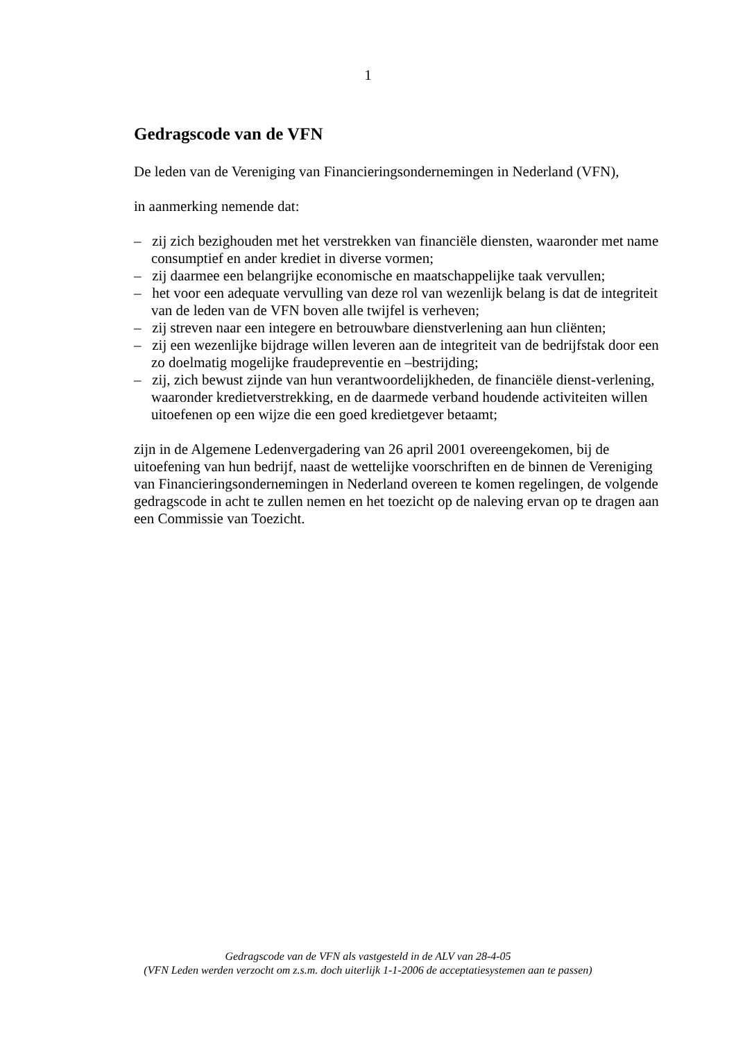1
Gedragscode van de VFN
De leden van de Vereniging van Financieringsondernemingen in Nederland (VFN),
in aanmerking nemende dat:
– zij zich bezighouden met het verstrekken van financiële diensten, waaronder met name consumptief en ander krediet in diverse vormen;
– zij daarmee een belangrijke economische en maatschappelijke taak vervullen;
– het voor een adequate vervulling van deze rol van wezenlijk belang is dat de integriteit van de leden van de VFN boven alle twijfel is verheven;
– zij streven naar een integere en betrouwbare dienstverlening aan hun cliënten;
– zij een wezenlijke bijdrage willen leveren aan de integriteit van de bedrijfstak door een zo doelmatig mogelijke fraudepreventie en –bestrijding;
– zij, zich bewust zijnde van hun verantwoordelijkheden, de financiële dienst-verlening, waaronder kredietverstrekking, en de daarmede verband houdende activiteiten willen uitoefenen op een wijze die een goed kredietgever betaamt;
zijn in de Algemene Ledenvergadering van 26 april 2001 overeengekomen, bij de uitoefening van hun bedrijf, naast de wettelijke voorschriften en de binnen de Vereniging van Financieringsondernemingen in Nederland overeen te komen regelingen, de volgende gedragscode in acht te zullen nemen en het toezicht op de naleving ervan op te dragen aan een Commissie van Toezicht.
Gedragscode van de VFN als vastgesteld in de ALV van 28-4-05
(VFN Leden werden verzocht om z.s.m. doch uiterlijk 1-1-2006 de acceptatiesystemen aan te passen)